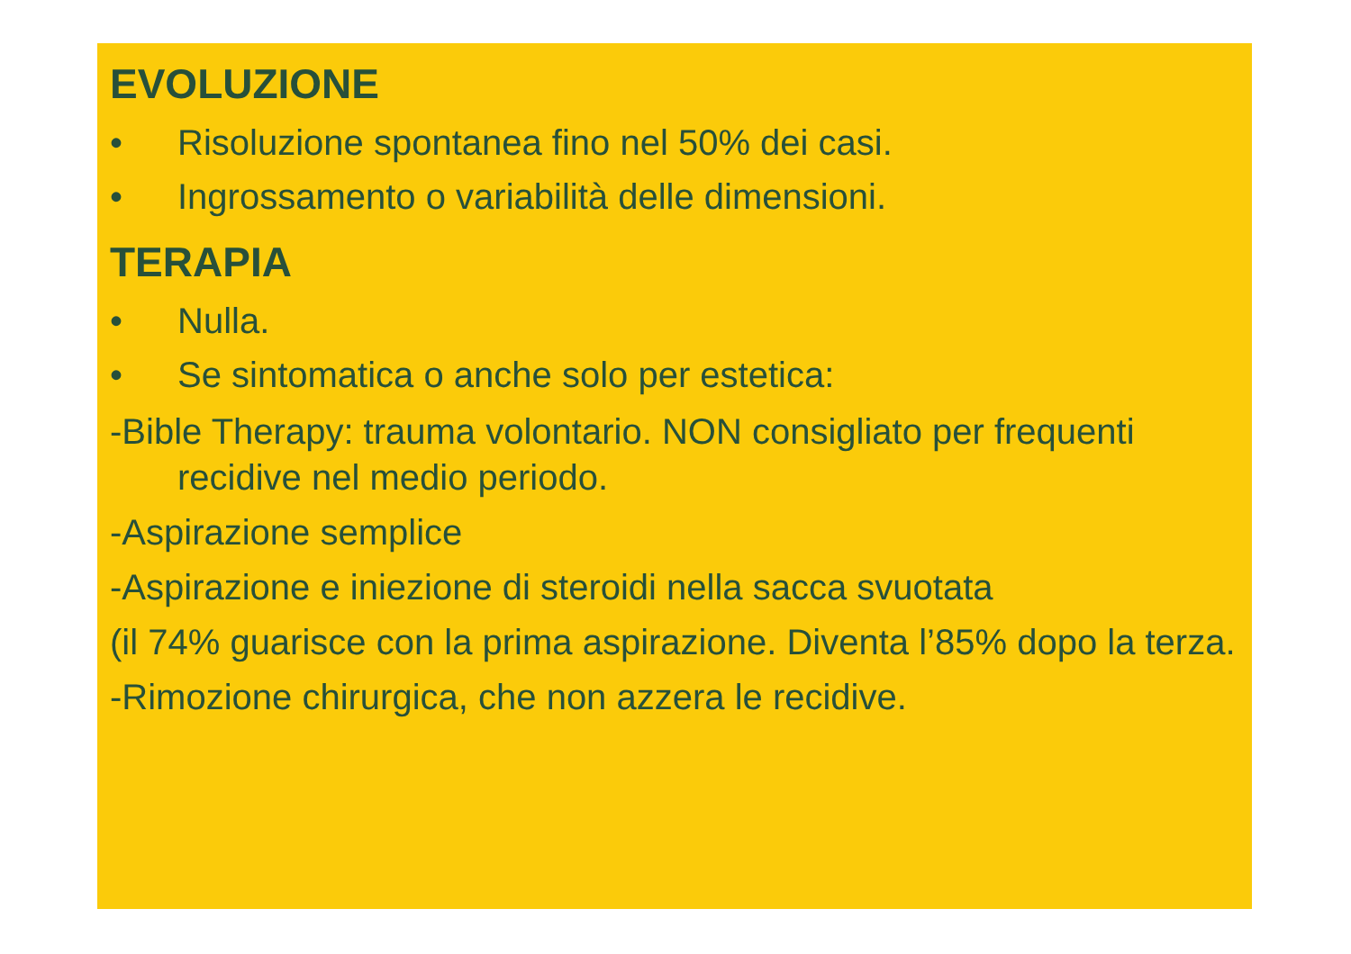EVOLUZIONE
• Risoluzione spontanea fino nel 50% dei casi.
• Ingrossamento o variabilità delle dimensioni.
TERAPIA
• Nulla.
• Se sintomatica o anche solo per estetica:
-Bible Therapy: trauma volontario. NON consigliato per frequenti recidive nel medio periodo.
-Aspirazione semplice
-Aspirazione e iniezione di steroidi nella sacca svuotata
(il 74% guarisce con la prima aspirazione. Diventa l’85% dopo la terza.
-Rimozione chirurgica, che non azzera le recidive.